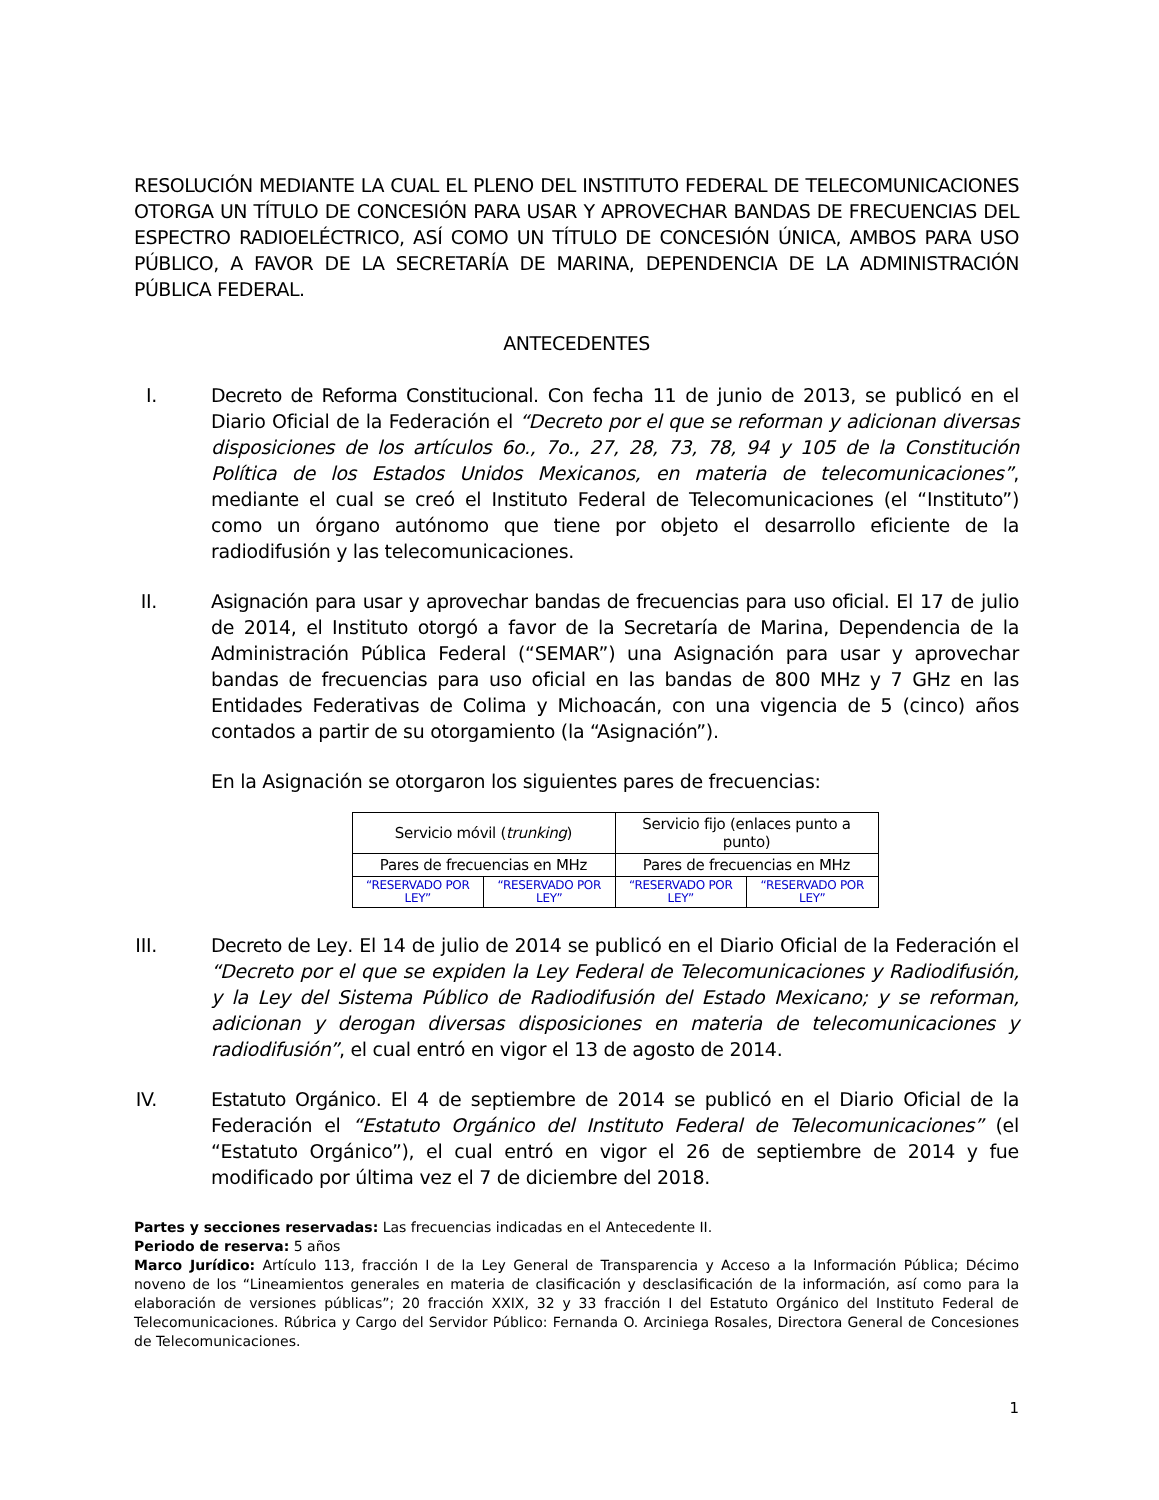RESOLUCIÓN MEDIANTE LA CUAL EL PLENO DEL INSTITUTO FEDERAL DE TELECOMUNICACIONES OTORGA UN TÍTULO DE CONCESIÓN PARA USAR Y APROVECHAR BANDAS DE FRECUENCIAS DEL ESPECTRO RADIOELÉCTRICO, ASÍ COMO UN TÍTULO DE CONCESIÓN ÚNICA, AMBOS PARA USO PÚBLICO, A FAVOR DE LA SECRETARÍA DE MARINA, DEPENDENCIA DE LA ADMINISTRACIÓN PÚBLICA FEDERAL.
ANTECEDENTES
I. Decreto de Reforma Constitucional. Con fecha 11 de junio de 2013, se publicó en el Diario Oficial de la Federación el “Decreto por el que se reforman y adicionan diversas disposiciones de los artículos 6o., 7o., 27, 28, 73, 78, 94 y 105 de la Constitución Política de los Estados Unidos Mexicanos, en materia de telecomunicaciones”, mediante el cual se creó el Instituto Federal de Telecomunicaciones (el “Instituto”) como un órgano autónomo que tiene por objeto el desarrollo eficiente de la radiodifusión y las telecomunicaciones.
II. Asignación para usar y aprovechar bandas de frecuencias para uso oficial. El 17 de julio de 2014, el Instituto otorgó a favor de la Secretaría de Marina, Dependencia de la Administración Pública Federal (“SEMAR”) una Asignación para usar y aprovechar bandas de frecuencias para uso oficial en las bandas de 800 MHz y 7 GHz en las Entidades Federativas de Colima y Michoacán, con una vigencia de 5 (cinco) años contados a partir de su otorgamiento (la “Asignación”).
En la Asignación se otorgaron los siguientes pares de frecuencias:
| Servicio móvil ( trunking ) | | Servicio fijo (enlaces punto a punto) | |
| Pares de frecuencias en MHz | | Pares de frecuencias en MHz | |
| “RESERVADO POR LEY” | “RESERVADO POR LEY” | “RESERVADO POR LEY” | “RESERVADO POR LEY” |
III. Decreto de Ley. El 14 de julio de 2014 se publicó en el Diario Oficial de la Federación el “Decreto por el que se expiden la Ley Federal de Telecomunicaciones y Radiodifusión, y la Ley del Sistema Público de Radiodifusión del Estado Mexicano; y se reforman, adicionan y derogan diversas disposiciones en materia de telecomunicaciones y radiodifusión”, el cual entró en vigor el 13 de agosto de 2014.
IV. Estatuto Orgánico. El 4 de septiembre de 2014 se publicó en el Diario Oficial de la Federación el “Estatuto Orgánico del Instituto Federal de Telecomunicaciones” (el “Estatuto Orgánico”), el cual entró en vigor el 26 de septiembre de 2014 y fue modificado por última vez el 7 de diciembre del 2018.
Partes y secciones reservadas: Las frecuencias indicadas en el Antecedente II.
Periodo de reserva: 5 años
Marco Jurídico: Artículo 113, fracción I de la Ley General de Transparencia y Acceso a la Información Pública; Décimo noveno de los “Lineamientos generales en materia de clasificación y desclasificación de la información, así como para la elaboración de versiones públicas”; 20 fracción XXIX, 32 y 33 fracción I del Estatuto Orgánico del Instituto Federal de Telecomunicaciones. Rúbrica y Cargo del Servidor Público: Fernanda O. Arciniega Rosales, Directora General de Concesiones de Telecomunicaciones.
1